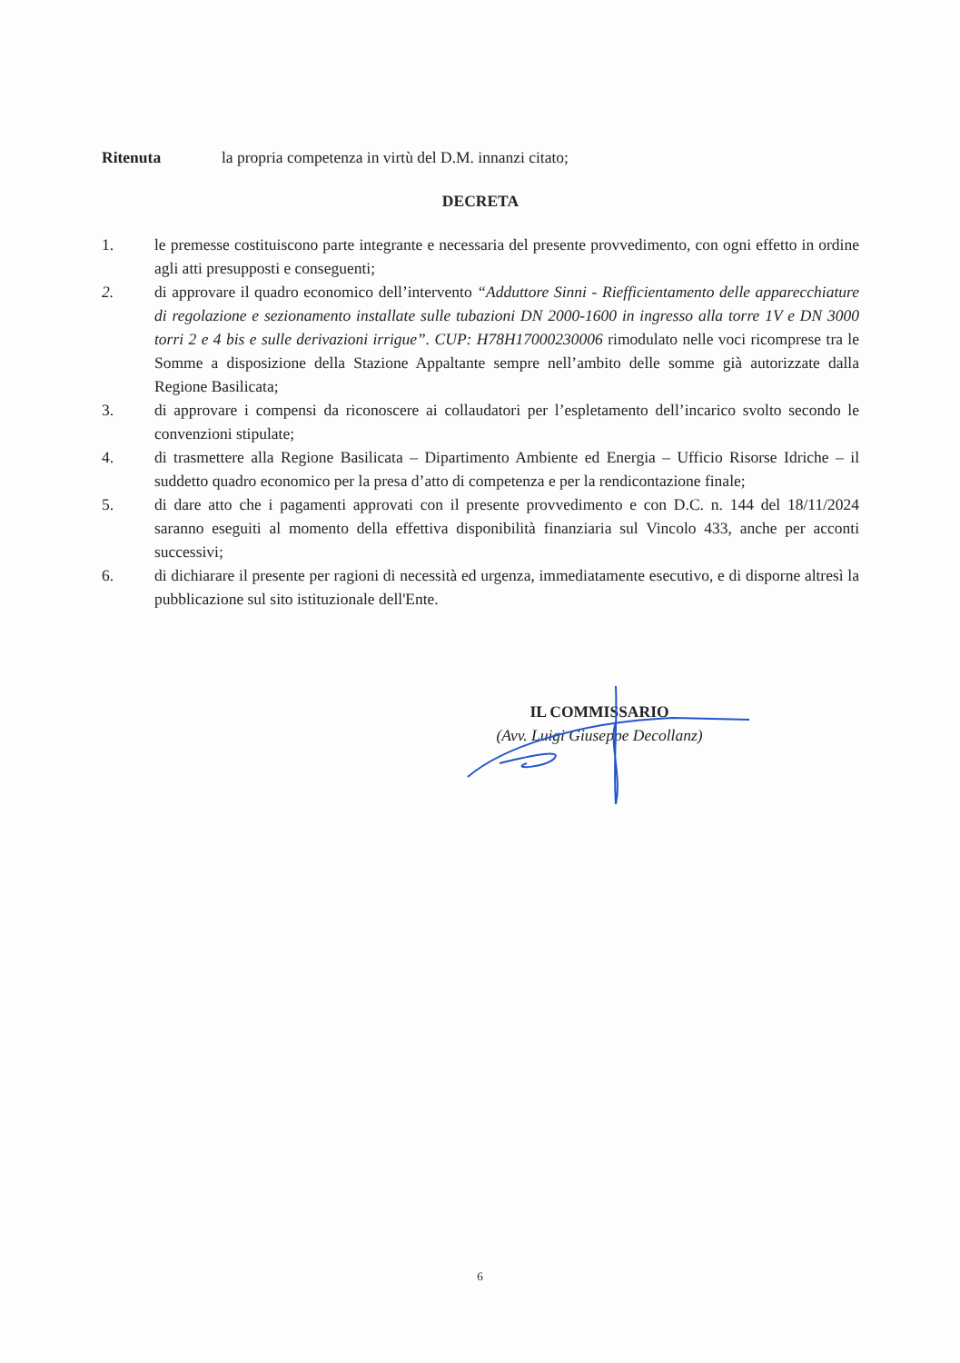Ritenuta la propria competenza in virtù del D.M. innanzi citato;
DECRETA
1. le premesse costituiscono parte integrante e necessaria del presente provvedimento, con ogni effetto in ordine agli atti presupposti e conseguenti;
2. di approvare il quadro economico dell’intervento “Adduttore Sinni - Riefficientamento delle apparecchiature di regolazione e sezionamento installate sulle tubazioni DN 2000-1600 in ingresso alla torre 1V e DN 3000 torri 2 e 4 bis e sulle derivazioni irrigue”. CUP: H78H17000230006 rimodulato nelle voci ricomprese tra le Somme a disposizione della Stazione Appaltante sempre nell’ambito delle somme già autorizzate dalla Regione Basilicata;
3. di approvare i compensi da riconoscere ai collaudatori per l’espletamento dell’incarico svolto secondo le convenzioni stipulate;
4. di trasmettere alla Regione Basilicata – Dipartimento Ambiente ed Energia – Ufficio Risorse Idriche – il suddetto quadro economico per la presa d’atto di competenza e per la rendicontazione finale;
5. di dare atto che i pagamenti approvati con il presente provvedimento e con D.C. n. 144 del 18/11/2024 saranno eseguiti al momento della effettiva disponibilità finanziaria sul Vincolo 433, anche per acconti successivi;
6. di dichiarare il presente per ragioni di necessità ed urgenza, immediatamente esecutivo, e di disporne altresì la pubblicazione sul sito istituzionale dell'Ente.
IL COMMISSARIO
(Avv. Luigi Giuseppe Decollanz)
6